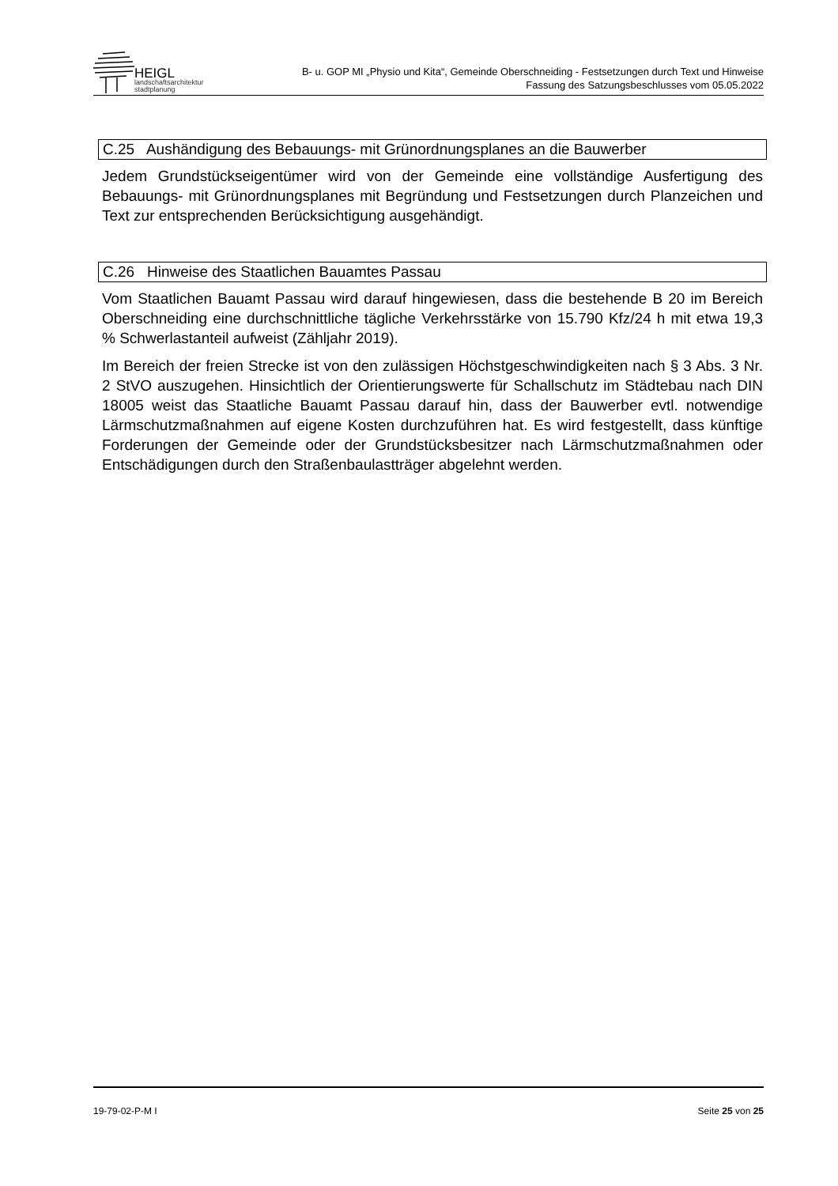HEIGL
landschaftsarchitektur
stadtplanung
B- u. GOP MI „Physio und Kita“, Gemeinde Oberschneiding - Festsetzungen durch Text und Hinweise
Fassung des Satzungsbeschlusses vom 05.05.2022
C.25 Aushändigung des Bebauungs- mit Grünordnungsplanes an die Bauwerber
Jedem Grundstückseigentümer wird von der Gemeinde eine vollständige Ausfertigung des Bebauungs- mit Grünordnungsplanes mit Begründung und Festsetzungen durch Planzeichen und Text zur entsprechenden Berücksichtigung ausgehändigt.
C.26 Hinweise des Staatlichen Bauamtes Passau
Vom Staatlichen Bauamt Passau wird darauf hingewiesen, dass die bestehende B 20 im Bereich Oberschneiding eine durchschnittliche tägliche Verkehrsstärke von 15.790 Kfz/24 h mit etwa 19,3 % Schwerlastanteil aufweist (Zähljahr 2019).
Im Bereich der freien Strecke ist von den zulässigen Höchstgeschwindigkeiten nach § 3 Abs. 3 Nr. 2 StVO auszugehen. Hinsichtlich der Orientierungswerte für Schallschutz im Städtebau nach DIN 18005 weist das Staatliche Bauamt Passau darauf hin, dass der Bauwerber evtl. notwendige Lärmschutzmaßnahmen auf eigene Kosten durchzuführen hat. Es wird festgestellt, dass künftige Forderungen der Gemeinde oder der Grundstücksbesitzer nach Lärmschutzmaßnahmen oder Entschädigungen durch den Straßenbaulastträger abgelehnt werden.
19-79-02-P-M I Seite 25 von 25